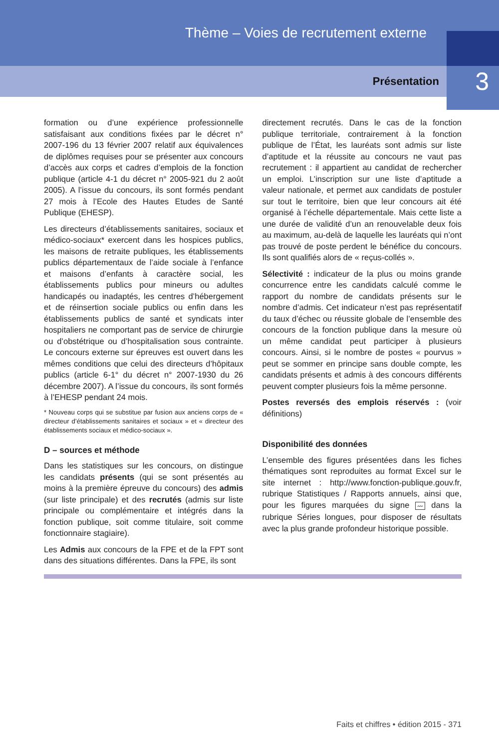Thème – Voies de recrutement externe
Présentation 3
formation ou d’une expérience professionnelle satisfaisant aux conditions fixées par le décret n° 2007-196 du 13 février 2007 relatif aux équivalences de diplômes requises pour se présenter aux concours d’accès aux corps et cadres d’emplois de la fonction publique (article 4-1 du décret n° 2005-921 du 2 août 2005). A l’issue du concours, ils sont formés pendant 27 mois à l’Ecole des Hautes Etudes de Santé Publique (EHESP).
Les directeurs d’établissements sanitaires, sociaux et médico-sociaux* exercent dans les hospices publics, les maisons de retraite publiques, les établissements publics départementaux de l’aide sociale à l’enfance et maisons d’enfants à caractère social, les établissements publics pour mineurs ou adultes handicapés ou inadaptés, les centres d’hébergement et de réinsertion sociale publics ou enfin dans les établissements publics de santé et syndicats inter hospitaliers ne comportant pas de service de chirurgie ou d’obstétrique ou d’hospitalisation sous contrainte. Le concours externe sur épreuves est ouvert dans les mêmes conditions que celui des directeurs d’hôpitaux publics (article 6-1° du décret n° 2007-1930 du 26 décembre 2007). A l’issue du concours, ils sont formés à l’EHESP pendant 24 mois.
* Nouveau corps qui se substitue par fusion aux anciens corps de « directeur d’établissements sanitaires et sociaux » et « directeur des établissements sociaux et médico-sociaux ».
D – sources et méthode
Dans les statistiques sur les concours, on distingue les candidats présents (qui se sont présentés au moins à la première épreuve du concours) des admis (sur liste principale) et des recrutés (admis sur liste principale ou complémentaire et intégrés dans la fonction publique, soit comme titulaire, soit comme fonctionnaire stagiaire).
Les Admis aux concours de la FPE et de la FPT sont dans des situations différentes. Dans la FPE, ils sont
directement recrutés. Dans le cas de la fonction publique territoriale, contrairement à la fonction publique de l’État, les lauréats sont admis sur liste d’aptitude et la réussite au concours ne vaut pas recrutement : il appartient au candidat de rechercher un emploi. L’inscription sur une liste d’aptitude a valeur nationale, et permet aux candidats de postuler sur tout le territoire, bien que leur concours ait été organisé à l’échelle départementale. Mais cette liste a une durée de validité d’un an renouvelable deux fois au maximum, au-delà de laquelle les lauréats qui n’ont pas trouvé de poste perdent le bénéfice du concours. Ils sont qualifiés alors de « reçus-collés ».
Sélectivité : indicateur de la plus ou moins grande concurrence entre les candidats calculé comme le rapport du nombre de candidats présents sur le nombre d’admis. Cet indicateur n’est pas représentatif du taux d’échec ou réussite globale de l’ensemble des concours de la fonction publique dans la mesure où un même candidat peut participer à plusieurs concours. Ainsi, si le nombre de postes « pourvus » peut se sommer en principe sans double compte, les candidats présents et admis à des concours différents peuvent compter plusieurs fois la même personne.
Postes reversés des emplois réservés : (voir définitions)
Disponibilité des données
L’ensemble des figures présentées dans les fiches thématiques sont reproduites au format Excel sur le site internet : http://www.fonction-publique.gouv.fr, rubrique Statistiques / Rapports annuels, ainsi que, pour les figures marquées du signe 〰 dans la rubrique Séries longues, pour disposer de résultats avec la plus grande profondeur historique possible.
Faits et chiffres • édition 2015 - 371